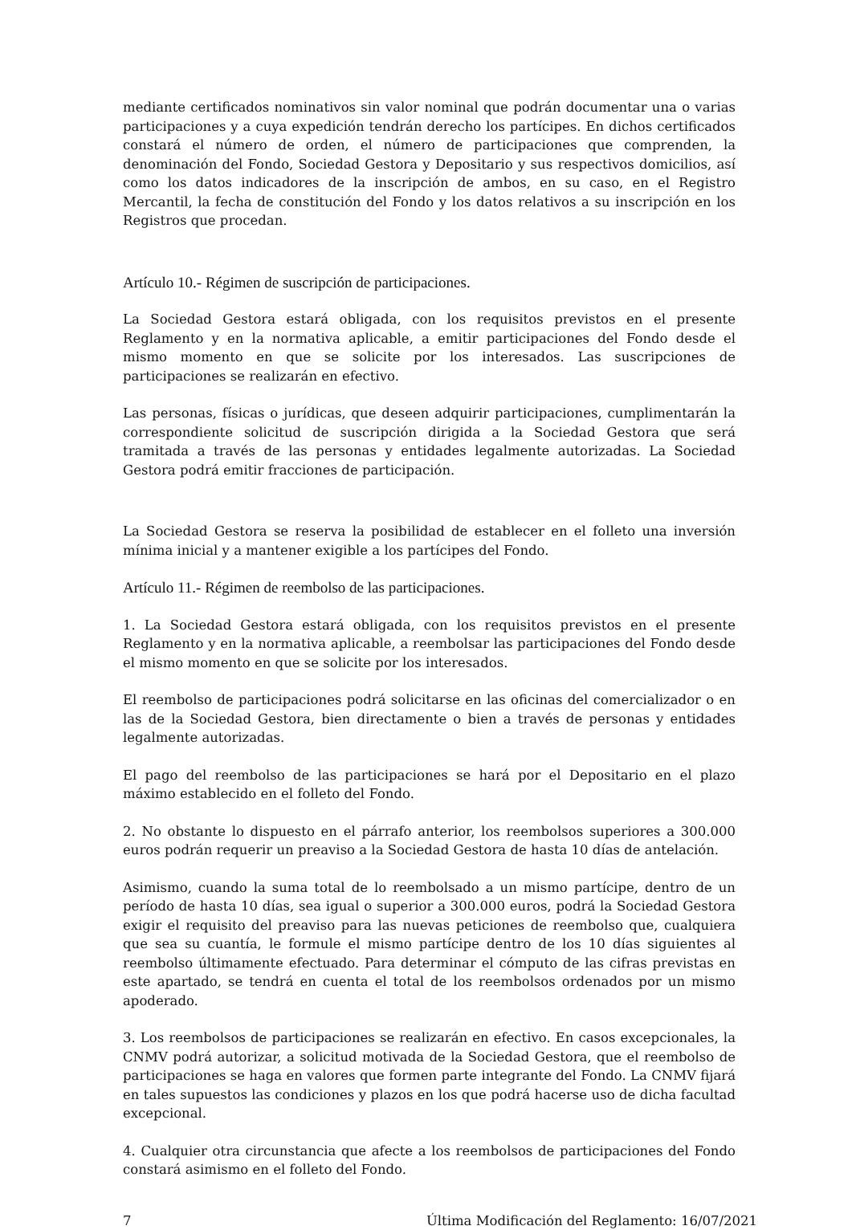mediante certificados nominativos sin valor nominal que podrán documentar una o varias participaciones y a cuya expedición tendrán derecho los partícipes. En dichos certificados constará el número de orden, el número de participaciones que comprenden, la denominación del Fondo, Sociedad Gestora y Depositario y sus respectivos domicilios, así como los datos indicadores de la inscripción de ambos, en su caso, en el Registro Mercantil, la fecha de constitución del Fondo y los datos relativos a su inscripción en los Registros que procedan.
Artículo 10.- Régimen de suscripción de participaciones.
La Sociedad Gestora estará obligada, con los requisitos previstos en el presente Reglamento y en la normativa aplicable, a emitir participaciones del Fondo desde el mismo momento en que se solicite por los interesados. Las suscripciones de participaciones se realizarán en efectivo.
Las personas, físicas o jurídicas, que deseen adquirir participaciones, cumplimentarán la correspondiente solicitud de suscripción dirigida a la Sociedad Gestora que será tramitada a través de las personas y entidades legalmente autorizadas. La Sociedad Gestora podrá emitir fracciones de participación.
La Sociedad Gestora se reserva la posibilidad de establecer en el folleto una inversión mínima inicial y a mantener exigible a los partícipes del Fondo.
Artículo 11.- Régimen de reembolso de las participaciones.
1. La Sociedad Gestora estará obligada, con los requisitos previstos en el presente Reglamento y en la normativa aplicable, a reembolsar las participaciones del Fondo desde el mismo momento en que se solicite por los interesados.
El reembolso de participaciones podrá solicitarse en las oficinas del comercializador o en las de la Sociedad Gestora, bien directamente o bien a través de personas y entidades legalmente autorizadas.
El pago del reembolso de las participaciones se hará por el Depositario en el plazo máximo establecido en el folleto del Fondo.
2. No obstante lo dispuesto en el párrafo anterior, los reembolsos superiores a 300.000 euros podrán requerir un preaviso a la Sociedad Gestora de hasta 10 días de antelación.
Asimismo, cuando la suma total de lo reembolsado a un mismo partícipe, dentro de un período de hasta 10 días, sea igual o superior a 300.000 euros, podrá la Sociedad Gestora exigir el requisito del preaviso para las nuevas peticiones de reembolso que, cualquiera que sea su cuantía, le formule el mismo partícipe dentro de los 10 días siguientes al reembolso últimamente efectuado. Para determinar el cómputo de las cifras previstas en este apartado, se tendrá en cuenta el total de los reembolsos ordenados por un mismo apoderado.
3. Los reembolsos de participaciones se realizarán en efectivo. En casos excepcionales, la CNMV podrá autorizar, a solicitud motivada de la Sociedad Gestora, que el reembolso de participaciones se haga en valores que formen parte integrante del Fondo. La CNMV fijará en tales supuestos las condiciones y plazos en los que podrá hacerse uso de dicha facultad excepcional.
4. Cualquier otra circunstancia que afecte a los reembolsos de participaciones del Fondo constará asimismo en el folleto del Fondo.
7 Última Modificación del Reglamento: 16/07/2021